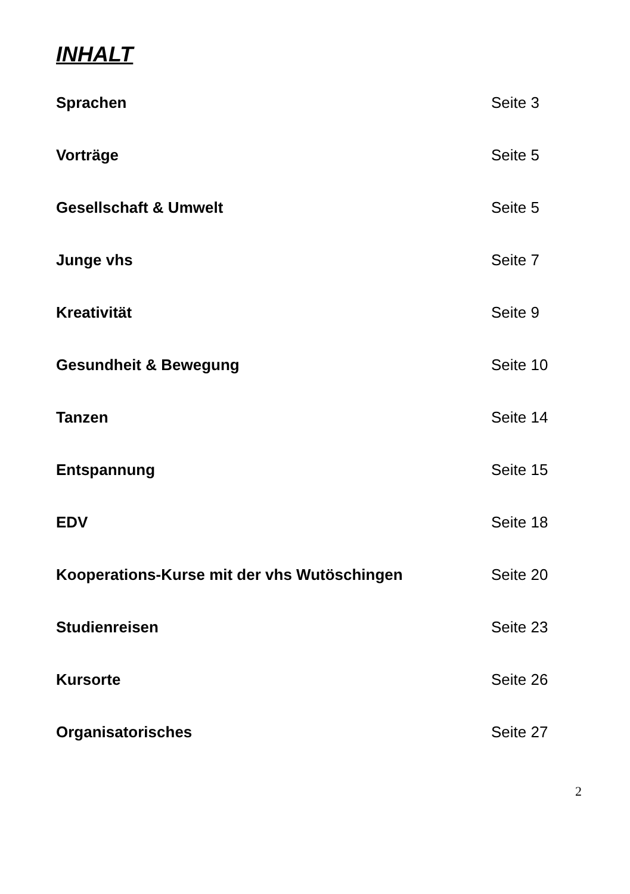INHALT
| Sprachen | Seite 3 |
| Vorträge | Seite 5 |
| Gesellschaft & Umwelt | Seite 5 |
| Junge vhs | Seite 7 |
| Kreativität | Seite 9 |
| Gesundheit & Bewegung | Seite 10 |
| Tanzen | Seite 14 |
| Entspannung | Seite 15 |
| EDV | Seite 18 |
| Kooperations-Kurse mit der vhs Wutöschingen | Seite 20 |
| Studienreisen | Seite 23 |
| Kursorte | Seite 26 |
| Organisatorisches | Seite 27 |
2